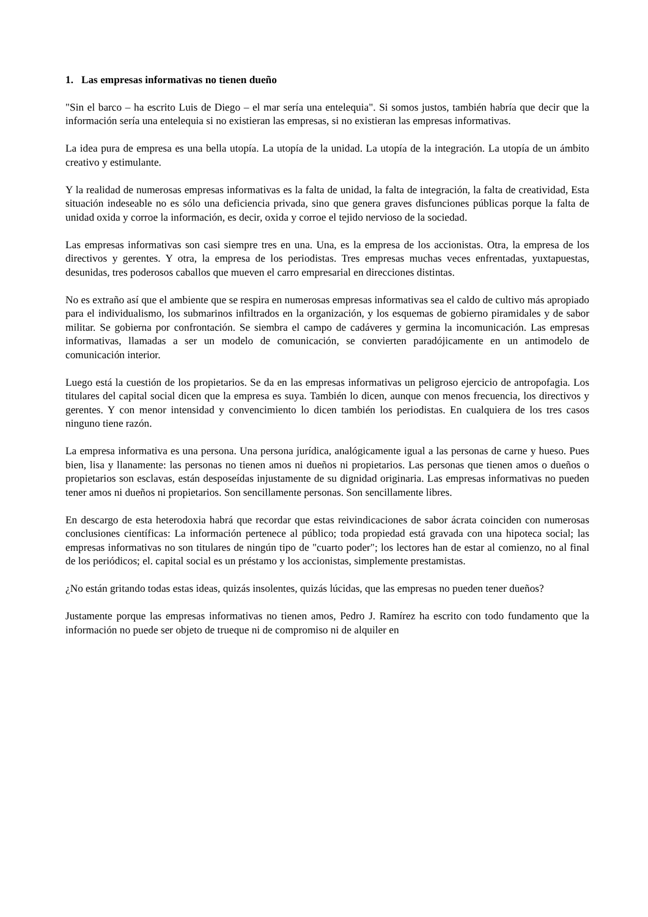1. Las empresas informativas no tienen dueño
"Sin el barco – ha escrito Luis de Diego – el mar sería una entelequia". Si somos justos, también habría que decir que la información sería una entelequia si no existieran las empresas, si no existieran las empresas informativas.
La idea pura de empresa es una bella utopía. La utopía de la unidad. La utopía de la integración. La utopía de un ámbito creativo y estimulante.
Y la realidad de numerosas empresas informativas es la falta de unidad, la falta de integración, la falta de creatividad, Esta situación indeseable no es sólo una deficiencia privada, sino que genera graves disfunciones públicas porque la falta de unidad oxida y corroe la información, es decir, oxida y corroe el tejido nervioso de la sociedad.
Las empresas informativas son casi siempre tres en una. Una, es la empresa de los accionistas. Otra, la empresa de los directivos y gerentes. Y otra, la empresa de los periodistas. Tres empresas muchas veces enfrentadas, yuxtapuestas, desunidas, tres poderosos caballos que mueven el carro empresarial en direcciones distintas.
No es extraño así que el ambiente que se respira en numerosas empresas informativas sea el caldo de cultivo más apropiado para el individualismo, los submarinos infiltrados en la organización, y los esquemas de gobierno piramidales y de sabor militar. Se gobierna por confrontación. Se siembra el campo de cadáveres y germina la incomunicación. Las empresas informativas, llamadas a ser un modelo de comunicación, se convierten paradójicamente en un antimodelo de comunicación interior.
Luego está la cuestión de los propietarios. Se da en las empresas informativas un peligroso ejercicio de antropofagia. Los titulares del capital social dicen que la empresa es suya. También lo dicen, aunque con menos frecuencia, los directivos y gerentes. Y con menor intensidad y convencimiento lo dicen también los periodistas. En cualquiera de los tres casos ninguno tiene razón.
La empresa informativa es una persona. Una persona jurídica, analógicamente igual a las personas de carne y hueso. Pues bien, lisa y llanamente: las personas no tienen amos ni dueños ni propietarios. Las personas que tienen amos o dueños o propietarios son esclavas, están desposeídas injustamente de su dignidad originaria. Las empresas informativas no pueden tener amos ni dueños ni propietarios. Son sencillamente personas. Son sencillamente libres.
En descargo de esta heterodoxia habrá que recordar que estas reivindicaciones de sabor ácrata coinciden con numerosas conclusiones científicas: La información pertenece al público; toda propiedad está gravada con una hipoteca social; las empresas informativas no son titulares de ningún tipo de "cuarto poder"; los lectores han de estar al comienzo, no al final de los periódicos; el. capital social es un préstamo y los accionistas, simplemente prestamistas.
¿No están gritando todas estas ideas, quizás insolentes, quizás lúcidas, que las empresas no pueden tener dueños?
Justamente porque las empresas informativas no tienen amos, Pedro J. Ramírez ha escrito con todo fundamento que la información no puede ser objeto de trueque ni de compromiso ni de alquiler en